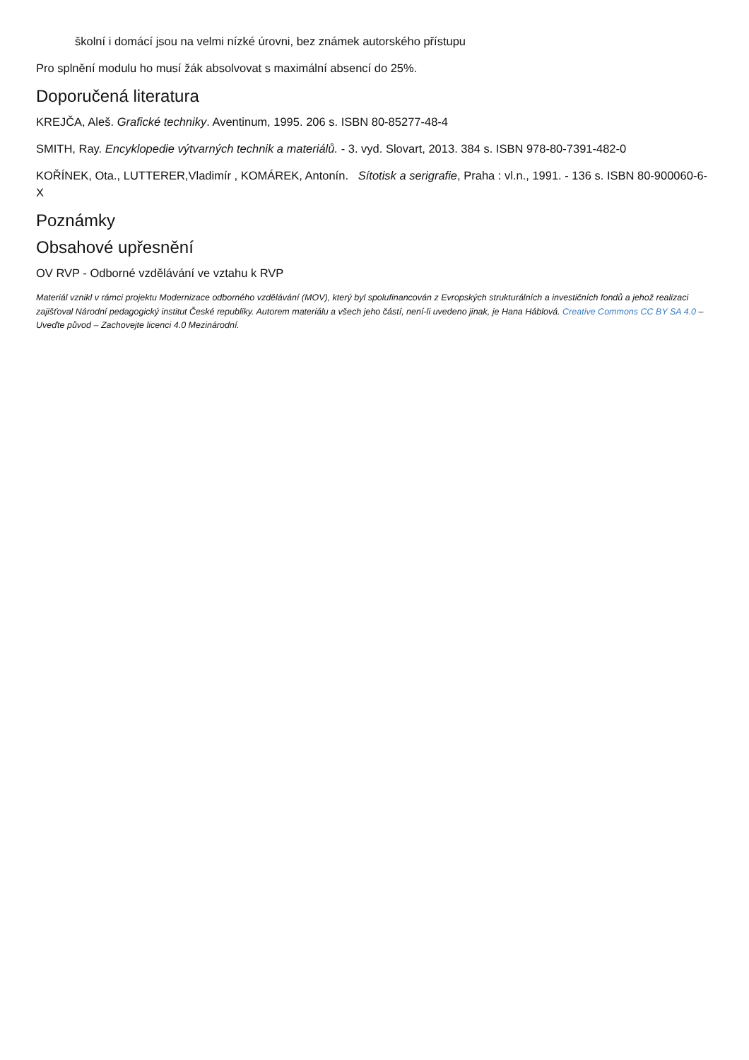školní i domácí jsou na velmi nízké úrovni, bez známek autorského přístupu
Pro splnění modulu ho musí žák absolvovat s maximální absencí do 25%.
Doporučená literatura
KREJČA, Aleš. Grafické techniky. Aventinum, 1995. 206 s. ISBN 80-85277-48-4
SMITH, Ray. Encyklopedie výtvarných technik a materiálů. - 3. vyd. Slovart, 2013. 384 s. ISBN 978-80-7391-482-0
KOŘÍNEK, Ota., LUTTERER,Vladimír , KOMÁREK, Antonín. Sítotisk a serigrafie, Praha : vl.n., 1991. - 136 s. ISBN 80-900060-6-X
Poznámky
Obsahové upřesnění
OV RVP - Odborné vzdělávání ve vztahu k RVP
Materiál vznikl v rámci projektu Modernizace odborného vzdělávání (MOV), který byl spolufinancován z Evropských strukturálních a investičních fondů a jehož realizaci zajišťoval Národní pedagogický institut České republiky. Autorem materiálu a všech jeho částí, není-li uvedeno jinak, je Hana Háblová. Creative Commons CC BY SA 4.0 – Uveďte původ – Zachovejte licenci 4.0 Mezinárodní.